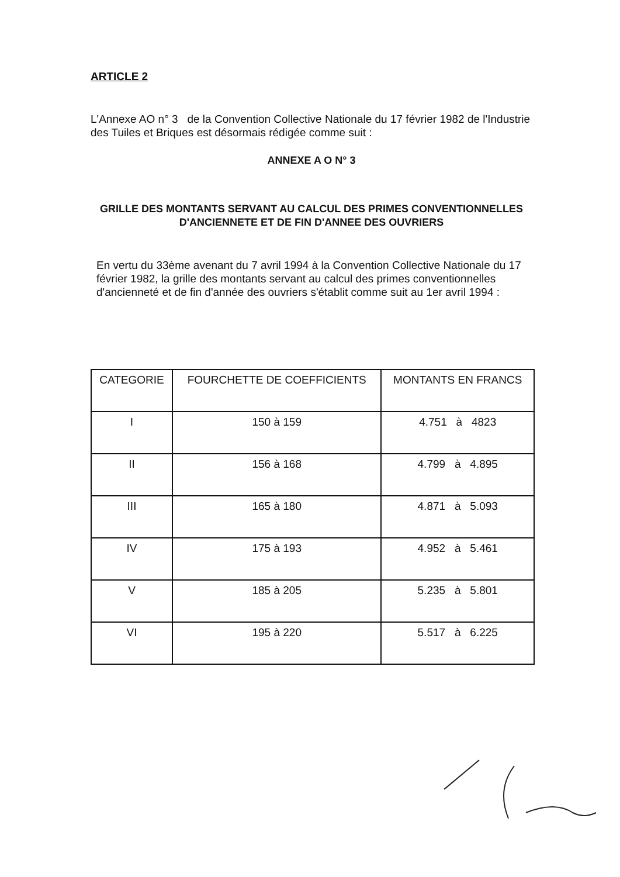ARTICLE 2
L'Annexe AO n° 3 de la Convention Collective Nationale du 17 février 1982 de l'Industrie des Tuiles et Briques est désormais rédigée comme suit :
ANNEXE A O N° 3
GRILLE DES MONTANTS SERVANT AU CALCUL DES PRIMES CONVENTIONNELLES D'ANCIENNETE ET DE FIN D'ANNEE DES OUVRIERS
En vertu du 33ème avenant du 7 avril 1994 à la Convention Collective Nationale du 17 février 1982, la grille des montants servant au calcul des primes conventionnelles d'ancienneté et de fin d'année des ouvriers s'établit comme suit au 1er avril 1994 :
| CATEGORIE | FOURCHETTE DE COEFFICIENTS | MONTANTS EN FRANCS |
| --- | --- | --- |
| I | 150 à 159 | 4.751 à 4823 |
| II | 156 à 168 | 4.799 à 4.895 |
| III | 165 à 180 | 4.871 à 5.093 |
| IV | 175 à 193 | 4.952 à 5.461 |
| V | 185 à 205 | 5.235 à 5.801 |
| VI | 195 à 220 | 5.517 à 6.225 |